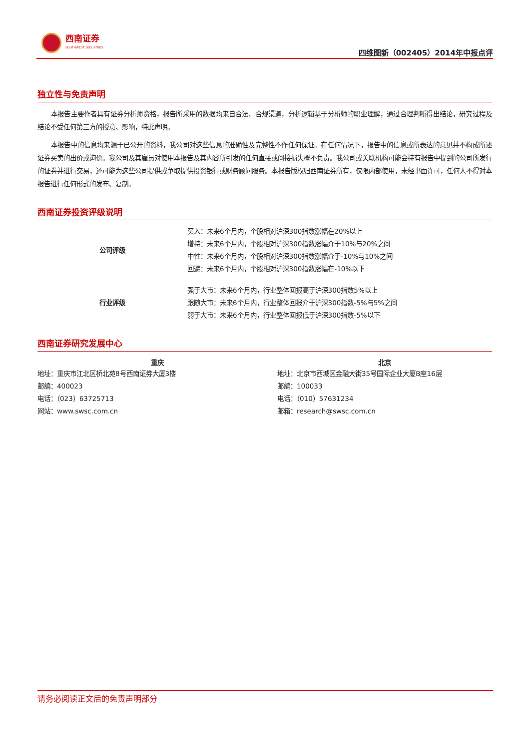西南证券
SOUTHWEST SECURITIES
四维图新（002405）2014年中报点评
独立性与免责声明
本报告主要作者具有证券分析师资格，报告所采用的数据均来自合法、合规渠道，分析逻辑基于分析师的职业理解，通过合理判断得出结论，研究过程及结论不受任何第三方的授意、影响，特此声明。
本报告中的信息均来源于已公开的资料，我公司对这些信息的准确性及完整性不作任何保证。在任何情况下，报告中的信息或所表达的意见并不构成所述证券买卖的出价或询价。我公司及其雇员对使用本报告及其内容所引发的任何直接或间接损失概不负责。我公司或关联机构可能会持有报告中提到的公司所发行的证券并进行交易，还可能为这些公司提供或争取提供投资银行或财务顾问服务。本报告版权归西南证券所有，仅限内部使用，未经书面许可，任何人不得对本报告进行任何形式的发布、复制。
西南证券投资评级说明
| 公司评级 | 买入：未来6个月内，个股相对沪深300指数涨幅在20%以上 |
| | 增持：未来6个月内，个股相对沪深300指数涨幅介于10%与20%之间 |
| | 中性：未来6个月内，个股相对沪深300指数涨幅介于-10%与10%之间 |
| | 回避：未来6个月内，个股相对沪深300指数涨幅在-10%以下 |
| 行业评级 | 强于大市：未来6个月内，行业整体回报高于沪深300指数5%以上 |
| | 跟随大市：未来6个月内，行业整体回报介于沪深300指数-5%与5%之间 |
| | 弱于大市：未来6个月内，行业整体回报低于沪深300指数-5%以下 |
西南证券研究发展中心
| 重庆 | 北京 |
| --- | --- |
| 地址：重庆市江北区桥北苑8号西南证券大厦3楼 | 地址：北京市西城区金融大街35号国际企业大厦B座16层 |
| 邮编：400023 | 邮编：100033 |
| 电话：（023）63725713 | 电话：（010）57631234 |
| 网站：www.swsc.com.cn | 邮箱：research@swsc.com.cn |
请务必阅读正文后的免责声明部分